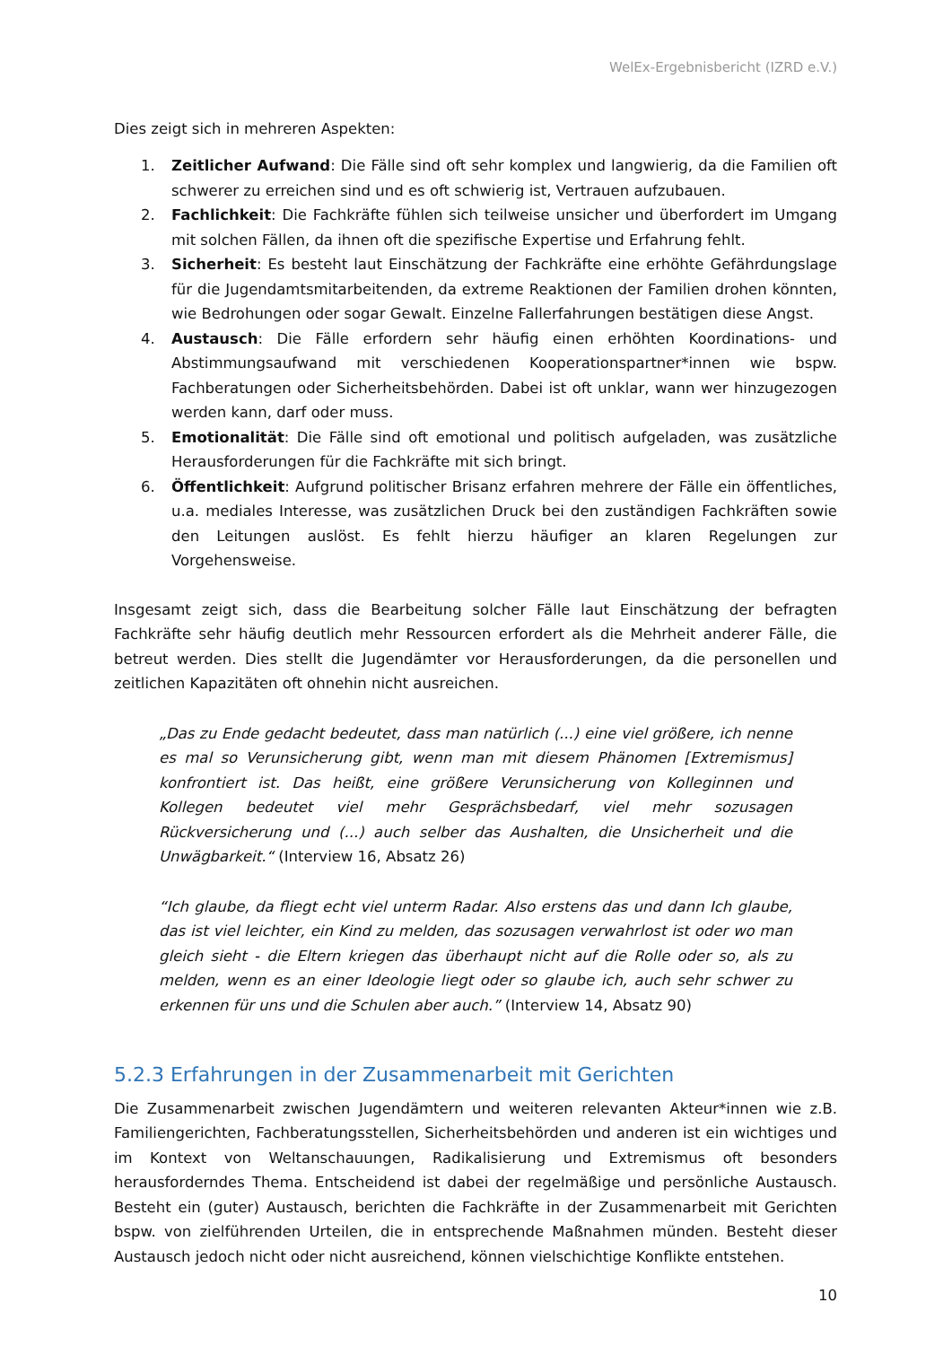WelEx-Ergebnisbericht (IZRD e.V.)
Dies zeigt sich in mehreren Aspekten:
1. Zeitlicher Aufwand: Die Fälle sind oft sehr komplex und langwierig, da die Familien oft schwerer zu erreichen sind und es oft schwierig ist, Vertrauen aufzubauen.
2. Fachlichkeit: Die Fachkräfte fühlen sich teilweise unsicher und überfordert im Umgang mit solchen Fällen, da ihnen oft die spezifische Expertise und Erfahrung fehlt.
3. Sicherheit: Es besteht laut Einschätzung der Fachkräfte eine erhöhte Gefährdungslage für die Jugendamtsmitarbeitenden, da extreme Reaktionen der Familien drohen könnten, wie Bedrohungen oder sogar Gewalt. Einzelne Fallerfahrungen bestätigen diese Angst.
4. Austausch: Die Fälle erfordern sehr häufig einen erhöhten Koordinations- und Abstimmungsaufwand mit verschiedenen Kooperationspartner*innen wie bspw. Fachberatungen oder Sicherheitsbehörden. Dabei ist oft unklar, wann wer hinzugezogen werden kann, darf oder muss.
5. Emotionalität: Die Fälle sind oft emotional und politisch aufgeladen, was zusätzliche Herausforderungen für die Fachkräfte mit sich bringt.
6. Öffentlichkeit: Aufgrund politischer Brisanz erfahren mehrere der Fälle ein öffentliches, u.a. mediales Interesse, was zusätzlichen Druck bei den zuständigen Fachkräften sowie den Leitungen auslöst. Es fehlt hierzu häufiger an klaren Regelungen zur Vorgehensweise.
Insgesamt zeigt sich, dass die Bearbeitung solcher Fälle laut Einschätzung der befragten Fachkräfte sehr häufig deutlich mehr Ressourcen erfordert als die Mehrheit anderer Fälle, die betreut werden. Dies stellt die Jugendämter vor Herausforderungen, da die personellen und zeitlichen Kapazitäten oft ohnehin nicht ausreichen.
„Das zu Ende gedacht bedeutet, dass man natürlich (...) eine viel größere, ich nenne es mal so Verunsicherung gibt, wenn man mit diesem Phänomen [Extremismus] konfrontiert ist. Das heißt, eine größere Verunsicherung von Kolleginnen und Kollegen bedeutet viel mehr Gesprächsbedarf, viel mehr sozusagen Rückversicherung und (...) auch selber das Aushalten, die Unsicherheit und die Unwägbarkeit.“ (Interview 16, Absatz 26)
“Ich glaube, da fliegt echt viel unterm Radar. Also erstens das und dann Ich glaube, das ist viel leichter, ein Kind zu melden, das sozusagen verwahrlost ist oder wo man gleich sieht - die Eltern kriegen das überhaupt nicht auf die Rolle oder so, als zu melden, wenn es an einer Ideologie liegt oder so glaube ich, auch sehr schwer zu erkennen für uns und die Schulen aber auch.” (Interview 14, Absatz 90)
5.2.3 Erfahrungen in der Zusammenarbeit mit Gerichten
Die Zusammenarbeit zwischen Jugendämtern und weiteren relevanten Akteur*innen wie z.B. Familiengerichten, Fachberatungsstellen, Sicherheitsbehörden und anderen ist ein wichtiges und im Kontext von Weltanschauungen, Radikalisierung und Extremismus oft besonders herausforderndes Thema. Entscheidend ist dabei der regelmäßige und persönliche Austausch. Besteht ein (guter) Austausch, berichten die Fachkräfte in der Zusammenarbeit mit Gerichten bspw. von zielführenden Urteilen, die in entsprechende Maßnahmen münden. Besteht dieser Austausch jedoch nicht oder nicht ausreichend, können vielschichtige Konflikte entstehen.
10